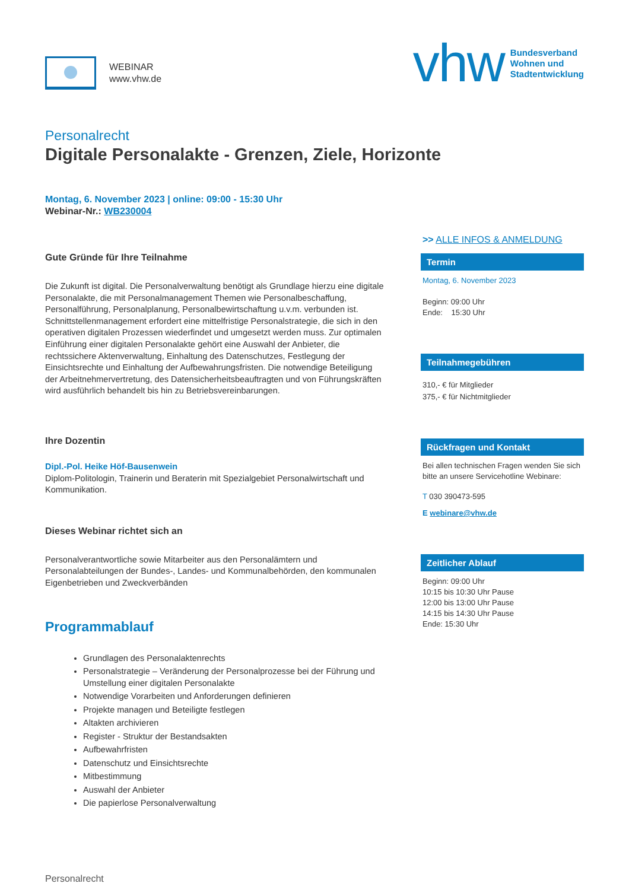WEBINAR
www.vhw.de
vhw Bundesverband
Wohnen und
Stadtentwicklung
Personalrecht
Digitale Personalakte - Grenzen, Ziele, Horizonte
Montag, 6. November 2023 | online: 09:00 - 15:30 Uhr
Webinar-Nr.: WB230004
Gute Gründe für Ihre Teilnahme
Die Zukunft ist digital. Die Personalverwaltung benötigt als Grundlage hierzu eine digitale Personalakte, die mit Personalmanagement Themen wie Personalbeschaffung, Personalführung, Personalplanung, Personalbewirtschaftung u.v.m. verbunden ist. Schnittstellenmanagement erfordert eine mittelfristige Personalstrategie, die sich in den operativen digitalen Prozessen wiederfindet und umgesetzt werden muss. Zur optimalen Einführung einer digitalen Personalakte gehört eine Auswahl der Anbieter, die rechtssichere Aktenverwaltung, Einhaltung des Datenschutzes, Festlegung der Einsichtsrechte und Einhaltung der Aufbewahrungsfristen. Die notwendige Beteiligung der Arbeitnehmervertretung, des Datensicherheitsbeauftragten und von Führungskräften wird ausführlich behandelt bis hin zu Betriebsvereinbarungen.
Ihre Dozentin
Dipl.-Pol. Heike Höf-Bausenwein
Diplom-Politologin, Trainerin und Beraterin mit Spezialgebiet Personalwirtschaft und Kommunikation.
Dieses Webinar richtet sich an
Personalverantwortliche sowie Mitarbeiter aus den Personalämtern und Personalabteilungen der Bundes-, Landes- und Kommunalbehörden, den kommunalen Eigenbetrieben und Zweckverbänden
Programmablauf
Grundlagen des Personalaktenrechts
Personalstrategie – Veränderung der Personalprozesse bei der Führung und Umstellung einer digitalen Personalakte
Notwendige Vorarbeiten und Anforderungen definieren
Projekte managen und Beteiligte festlegen
Altakten archivieren
Register - Struktur der Bestandsakten
Aufbewahrfristen
Datenschutz und Einsichtsrechte
Mitbestimmung
Auswahl der Anbieter
Die papierlose Personalverwaltung
>> ALLE INFOS & ANMELDUNG
Termin
Montag, 6. November 2023
Beginn: 09:00 Uhr
Ende: 15:30 Uhr
Teilnahmegebühren
310,- € für Mitglieder
375,- € für Nichtmitglieder
Rückfragen und Kontakt
Bei allen technischen Fragen wenden Sie sich bitte an unsere Servicehotline Webinare:
T 030 390473-595
E webinare@vhw.de
Zeitlicher Ablauf
Beginn: 09:00 Uhr
10:15 bis 10:30 Uhr Pause
12:00 bis 13:00 Uhr Pause
14:15 bis 14:30 Uhr Pause
Ende: 15:30 Uhr
Personalrecht